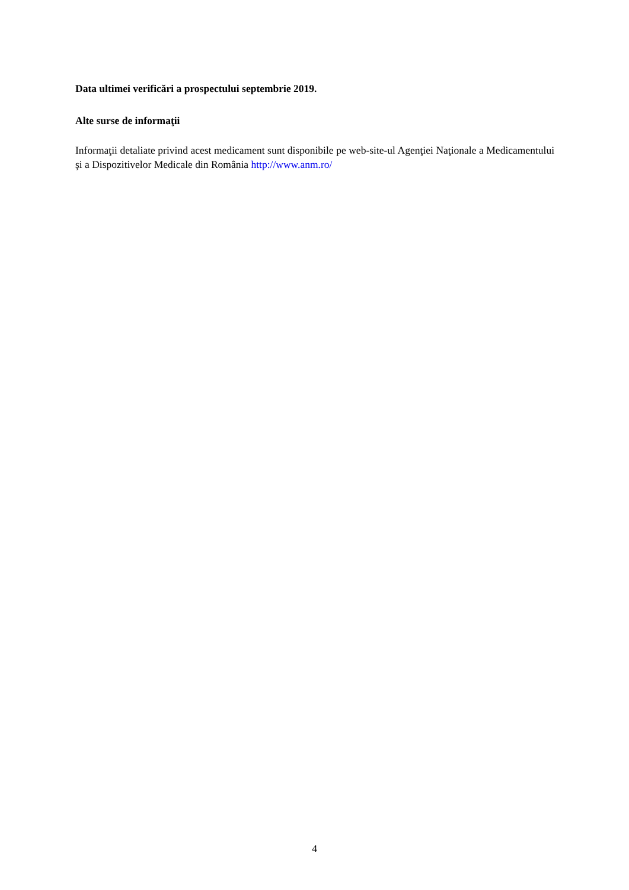Data ultimei verificări a prospectului septembrie 2019.
Alte surse de informaţii
Informaţii detaliate privind acest medicament sunt disponibile pe web-site-ul Agenţiei Naţionale a Medicamentului şi a Dispozitivelor Medicale din România http://www.anm.ro/
4